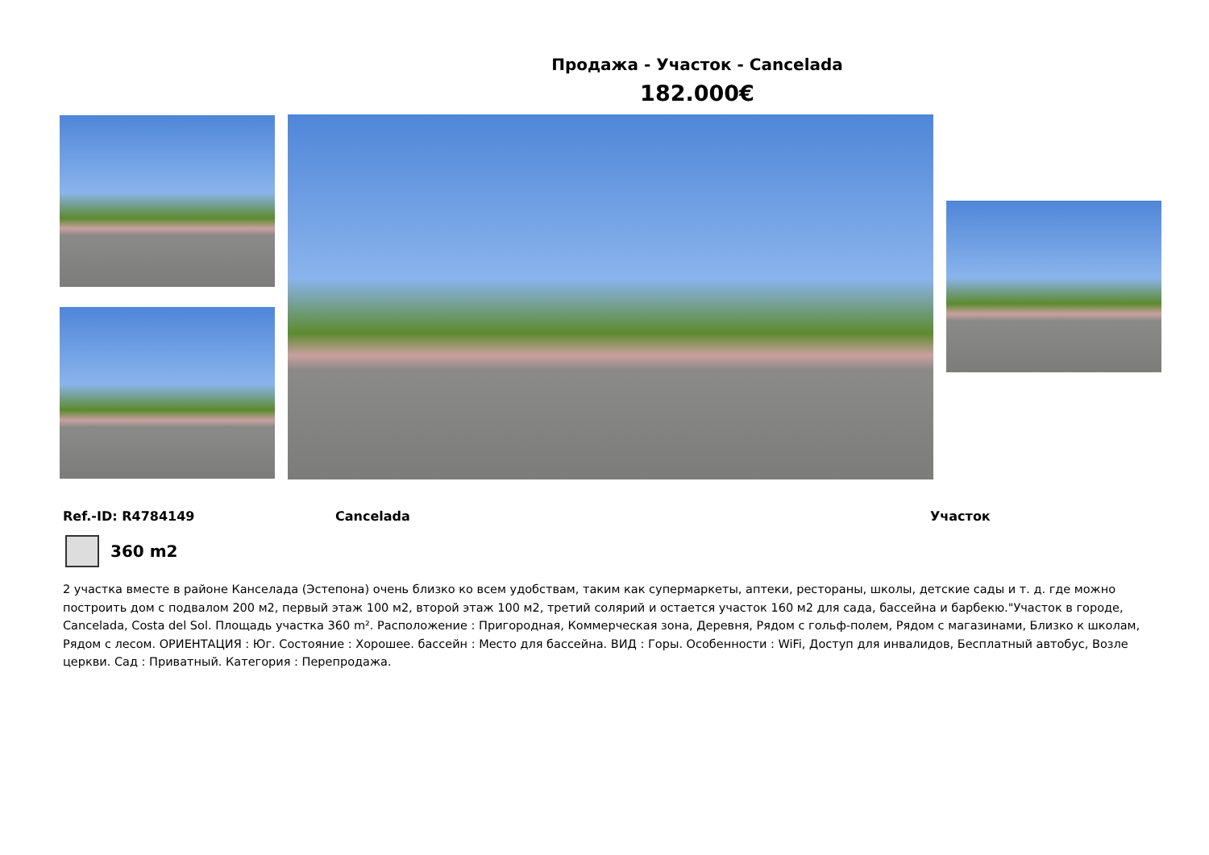Продажа - Участок - Cancelada
182.000€
Ref.-ID: R4784149 Cancelada Участок
360 m2
2 участка вместе в районе Канселада (Эстепона) очень близко ко всем удобствам, таким как супермаркеты, аптеки, рестораны, школы, детские сады и т. д. где можно построить дом с подвалом 200 м2, первый этаж 100 м2, второй этаж 100 м2, третий солярий и остается участок 160 м2 для сада, бассейна и барбекю."Участок в городе, Cancelada, Costa del Sol. Площадь участка 360 m². Расположение : Пригородная, Коммерческая зона, Деревня, Рядом с гольф-полем, Рядом с магазинами, Близко к школам, Рядом с лесом. ОРИЕНТАЦИЯ : Юг. Состояние : Хорошее. бассейн : Место для бассейна. ВИД : Горы. Особенности : WiFi, Доступ для инвалидов, Бесплатный автобус, Возле церкви. Сад : Приватный. Категория : Перепродажа.